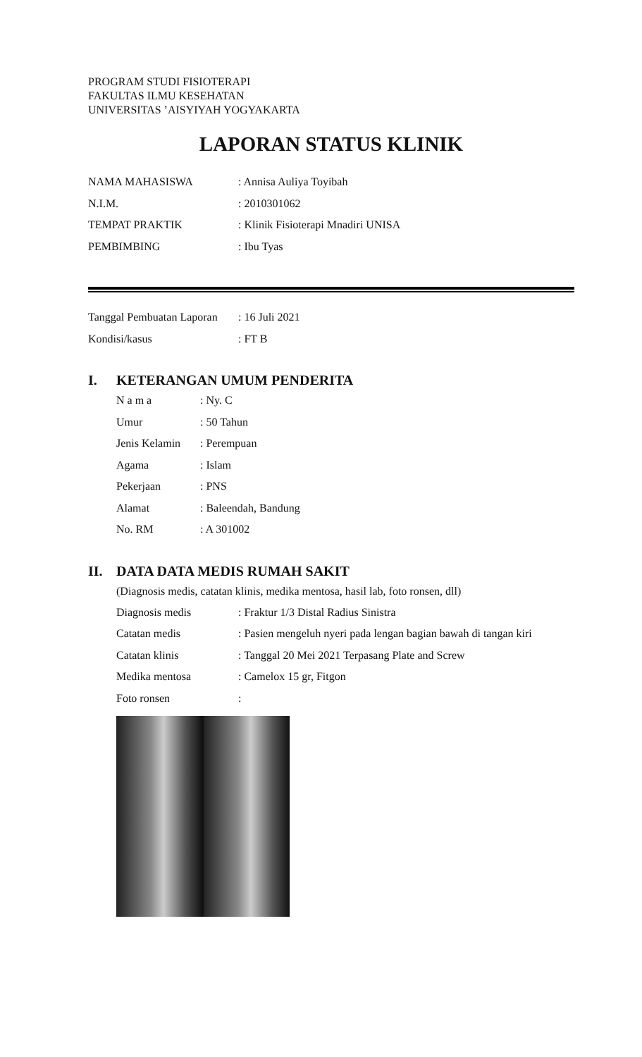PROGRAM STUDI FISIOTERAPI
FAKULTAS ILMU KESEHATAN
UNIVERSITAS ’AISYIYAH YOGYAKARTA
LAPORAN STATUS KLINIK
| NAMA MAHASISWA | : Annisa Auliya Toyibah |
| N.I.M. | : 2010301062 |
| TEMPAT PRAKTIK | : Klinik Fisioterapi Mnadiri UNISA |
| PEMBIMBING | : Ibu Tyas |
| Tanggal Pembuatan Laporan | : 16 Juli 2021 |
| Kondisi/kasus | : FT B |
I. KETERANGAN UMUM PENDERITA
| N a m a | : Ny. C |
| Umur | : 50 Tahun |
| Jenis Kelamin | : Perempuan |
| Agama | : Islam |
| Pekerjaan | : PNS |
| Alamat | : Baleendah, Bandung |
| No. RM | : A 301002 |
II. DATA DATA MEDIS RUMAH SAKIT
(Diagnosis medis, catatan klinis, medika mentosa, hasil lab, foto ronsen, dll)
| Diagnosis medis | : Fraktur 1/3 Distal Radius Sinistra |
| Catatan medis | : Pasien mengeluh nyeri pada lengan bagian bawah di tangan kiri |
| Catatan klinis | : Tanggal 20 Mei 2021 Terpasang Plate and Screw |
| Medika mentosa | : Camelox 15 gr, Fitgon |
| Foto ronsen | : |